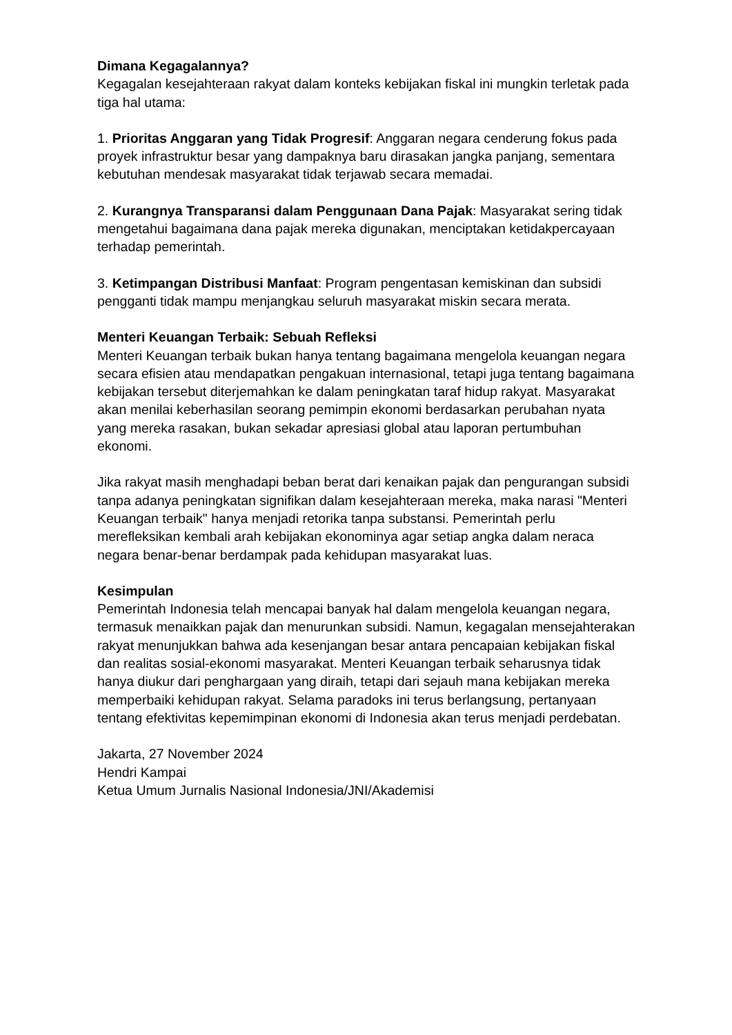Dimana Kegagalannya?
Kegagalan kesejahteraan rakyat dalam konteks kebijakan fiskal ini mungkin terletak pada tiga hal utama:
1. Prioritas Anggaran yang Tidak Progresif: Anggaran negara cenderung fokus pada proyek infrastruktur besar yang dampaknya baru dirasakan jangka panjang, sementara kebutuhan mendesak masyarakat tidak terjawab secara memadai.
2. Kurangnya Transparansi dalam Penggunaan Dana Pajak: Masyarakat sering tidak mengetahui bagaimana dana pajak mereka digunakan, menciptakan ketidakpercayaan terhadap pemerintah.
3. Ketimpangan Distribusi Manfaat: Program pengentasan kemiskinan dan subsidi pengganti tidak mampu menjangkau seluruh masyarakat miskin secara merata.
Menteri Keuangan Terbaik: Sebuah Refleksi
Menteri Keuangan terbaik bukan hanya tentang bagaimana mengelola keuangan negara secara efisien atau mendapatkan pengakuan internasional, tetapi juga tentang bagaimana kebijakan tersebut diterjemahkan ke dalam peningkatan taraf hidup rakyat. Masyarakat akan menilai keberhasilan seorang pemimpin ekonomi berdasarkan perubahan nyata yang mereka rasakan, bukan sekadar apresiasi global atau laporan pertumbuhan ekonomi.
Jika rakyat masih menghadapi beban berat dari kenaikan pajak dan pengurangan subsidi tanpa adanya peningkatan signifikan dalam kesejahteraan mereka, maka narasi "Menteri Keuangan terbaik" hanya menjadi retorika tanpa substansi. Pemerintah perlu merefleksikan kembali arah kebijakan ekonominya agar setiap angka dalam neraca negara benar-benar berdampak pada kehidupan masyarakat luas.
Kesimpulan
Pemerintah Indonesia telah mencapai banyak hal dalam mengelola keuangan negara, termasuk menaikkan pajak dan menurunkan subsidi. Namun, kegagalan mensejahterakan rakyat menunjukkan bahwa ada kesenjangan besar antara pencapaian kebijakan fiskal dan realitas sosial-ekonomi masyarakat. Menteri Keuangan terbaik seharusnya tidak hanya diukur dari penghargaan yang diraih, tetapi dari sejauh mana kebijakan mereka memperbaiki kehidupan rakyat. Selama paradoks ini terus berlangsung, pertanyaan tentang efektivitas kepemimpinan ekonomi di Indonesia akan terus menjadi perdebatan.
Jakarta, 27 November 2024
Hendri Kampai
Ketua Umum Jurnalis Nasional Indonesia/JNI/Akademisi